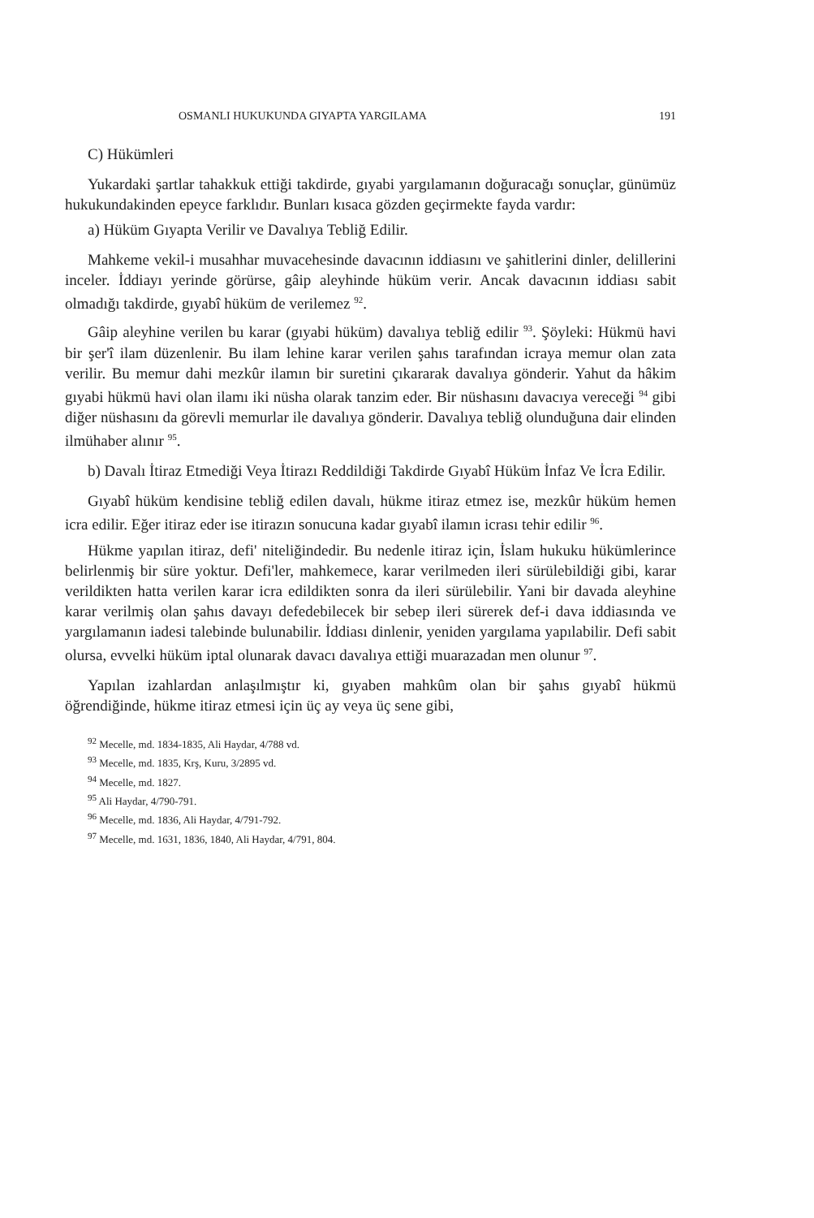OSMANLI HUKUKUNDA GIYAPTA YARGILAMA 191
C) Hükümleri
Yukardaki şartlar tahakkuk ettiği takdirde, gıyabi yargılamanın doğuracağı sonuçlar, günümüz hukukundakinden epeyce farklıdır. Bunları kısaca gözden geçirmekte fayda vardır:
a) Hüküm Gıyapta Verilir ve Davalıya Tebliğ Edilir.
Mahkeme vekil-i musahhar muvacehesinde davacının iddiasını ve şahitlerini dinler, delillerini inceler. İddiayı yerinde görürse, gâip aleyhinde hüküm verir. Ancak davacının iddiası sabit olmadığı takdirde, gıyabî hüküm de verilemez <sup>92</sup>.
Gâip aleyhine verilen bu karar (gıyabi hüküm) davalıya tebliğ edilir <sup>93</sup>. Şöyleki: Hükmü havi bir şer'î ilam düzenlenir. Bu ilam lehine karar verilen şahıs tarafından icraya memur olan zata verilir. Bu memur dahi mezkûr ilamın bir suretini çıkararak davalıya gönderir. Yahut da hâkim gıyabi hükmü havi olan ilamı iki nüsha olarak tanzim eder. Bir nüshasını davacıya vereceği <sup>94</sup> gibi diğer nüshasını da görevli memurlar ile davalıya gönderir. Davalıya tebliğ olunduğuna dair elinden ilmühaber alınır <sup>95</sup>.
b) Davalı İtiraz Etmediği Veya İtirazı Reddildiği Takdirde Gıyabî Hüküm İnfaz Ve İcra Edilir.
Gıyabî hüküm kendisine tebliğ edilen davalı, hükme itiraz etmez ise, mezkûr hüküm hemen icra edilir. Eğer itiraz eder ise itirazın sonucuna kadar gıyabî ilamın icrası tehir edilir <sup>96</sup>.
Hükme yapılan itiraz, defi' niteliğindedir. Bu nedenle itiraz için, İslam hukuku hükümlerince belirlenmiş bir süre yoktur. Defi'ler, mahkemece, karar verilmeden ileri sürülebildiği gibi, karar verildikten hatta verilen karar icra edildikten sonra da ileri sürülebilir. Yani bir davada aleyhine karar verilmiş olan şahıs davayı defedebilecek bir sebep ileri sürerek def-i dava iddiasında ve yargılamanın iadesi talebinde bulunabilir. İddiası dinlenir, yeniden yargılama yapılabilir. Defi sabit olursa, evvelki hüküm iptal olunarak davacı davalıya ettiği muarazadan men olunur <sup>97</sup>.
Yapılan izahlardan anlaşılmıştır ki, gıyaben mahkûm olan bir şahıs gıyabî hükmü öğrendiğinde, hükme itiraz etmesi için üç ay veya üç sene gibi,
<sup>92</sup> Mecelle, md. 1834-1835, Ali Haydar, 4/788 vd.
<sup>93</sup> Mecelle, md. 1835, Krş, Kuru, 3/2895 vd.
<sup>94</sup> Mecelle, md. 1827.
<sup>95</sup> Ali Haydar, 4/790-791.
<sup>96</sup> Mecelle, md. 1836, Ali Haydar, 4/791-792.
<sup>97</sup> Mecelle, md. 1631, 1836, 1840, Ali Haydar, 4/791, 804.